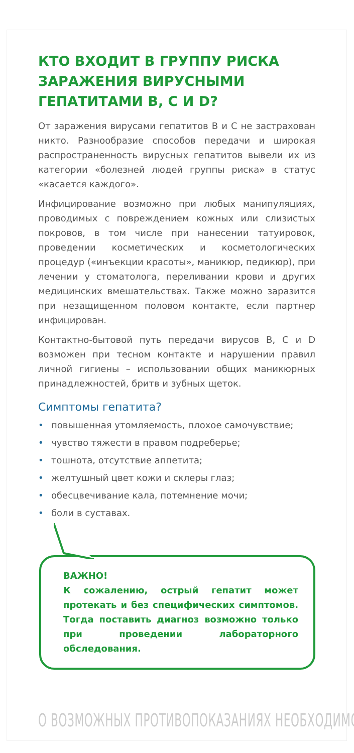КТО ВХОДИТ В ГРУППУ РИСКА ЗАРАЖЕНИЯ ВИРУСНЫМИ ГЕПАТИТАМИ B, C И D?
От заражения вирусами гепатитов В и С не застрахован никто. Разнообразие способов передачи и широкая распространенность вирусных гепатитов вывели их из категории «болезней людей группы риска» в статус «касается каждого».
Инфицирование возможно при любых манипуляциях, проводимых с повреждением кожных или слизистых покровов, в том числе при нанесении татуировок, проведении косметических и косметологических процедур («инъекции красоты», маникюр, педикюр), при лечении у стоматолога, переливании крови и других медицинских вмешательствах. Также можно заразится при незащищенном половом контакте, если партнер инфицирован.
Контактно-бытовой путь передачи вирусов В, С и D возможен при тесном контакте и нарушении правил личной гигиены – использовании общих маникюрных принадлежностей, бритв и зубных щеток.
Симптомы гепатита?
• повышенная утомляемость, плохое самочувствие;
• чувство тяжести в правом подреберье;
• тошнота, отсутствие аппетита;
• желтушный цвет кожи и склеры глаз;
• обесцвечивание кала, потемнение мочи;
• боли в суставах.
ВАЖНО!
К сожалению, острый гепатит может протекать и без специфических симптомов. Тогда поставить диагноз возможно только при проведении лабораторного обследования.
О ВОЗМОЖНЫХ ПРОТИВОПОКАЗАНИЯХ НЕОБХОДИМО